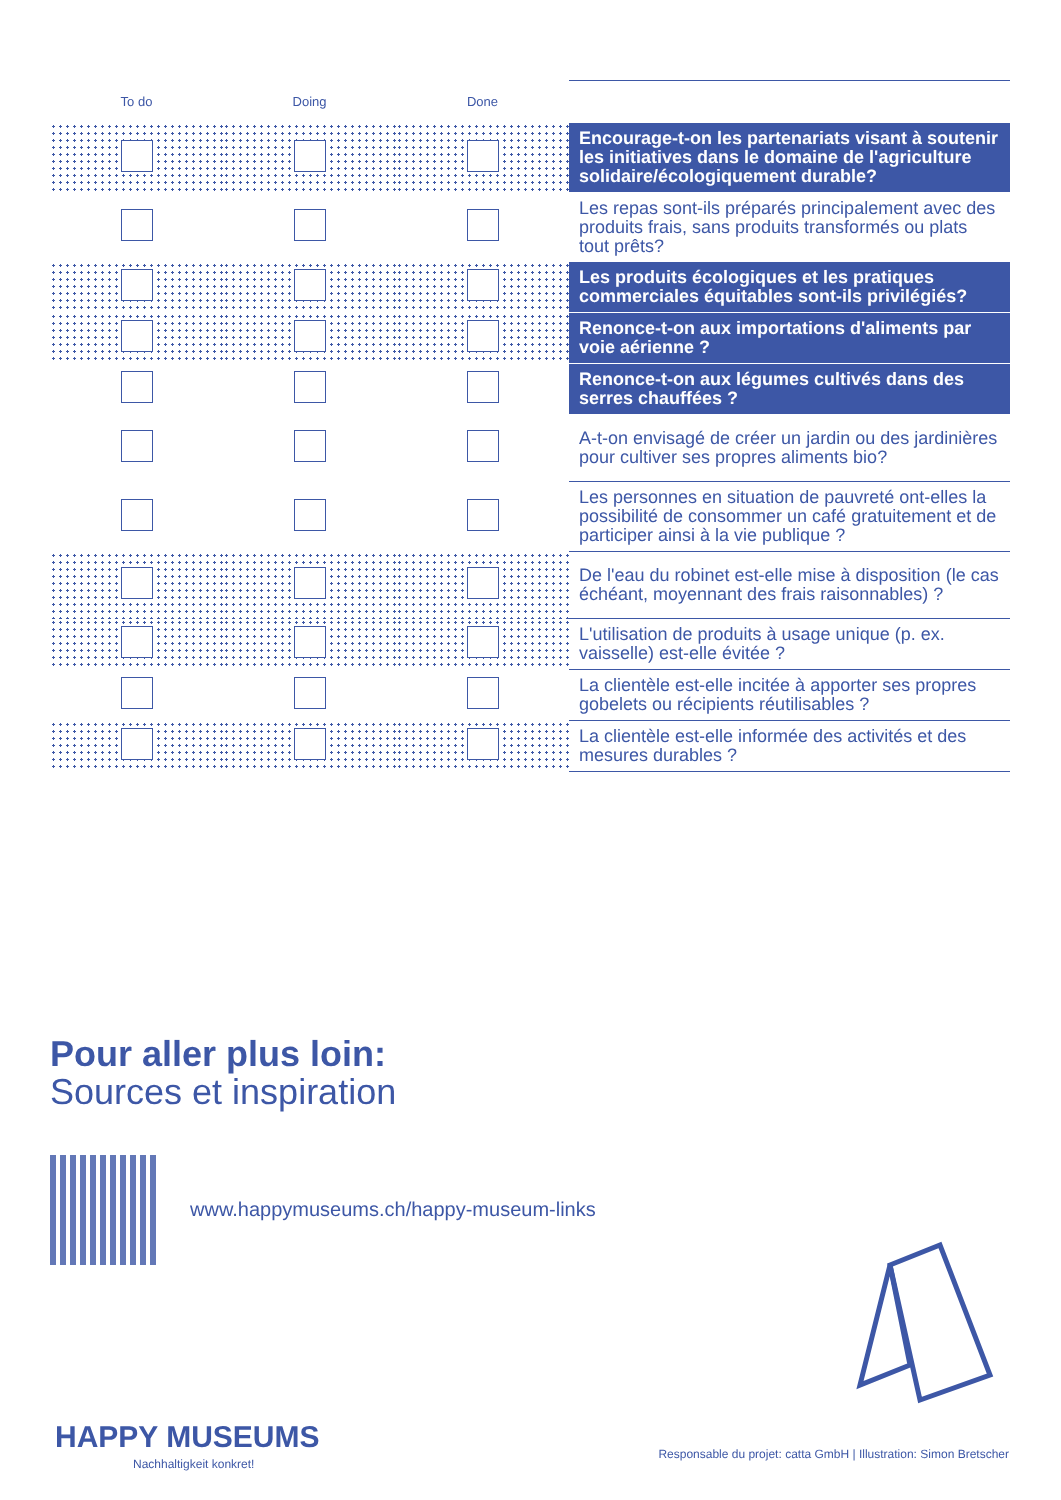| To do | Doing | Done | |
| --- | --- | --- | --- |
| | | | Encourage-t-on les partenariats visant à soutenir les initiatives dans le domaine de l'agriculture solidaire/écologiquement durable? |
| | | | Les repas sont-ils préparés principalement avec des produits frais, sans produits transformés ou plats tout prêts? |
| | | | Les produits écologiques et les pratiques commerciales équitables sont-ils privilégiés? |
| | | | Renonce-t-on aux importations d'aliments par voie aérienne ? |
| | | | Renonce-t-on aux légumes cultivés dans des serres chauffées ? |
| | | | A-t-on envisagé de créer un jardin ou des jardinières pour cultiver ses propres aliments bio? |
| | | | Les personnes en situation de pauvreté ont-elles la possibilité de consommer un café gratuitement et de participer ainsi à la vie publique ? |
| | | | De l'eau du robinet est-elle mise à disposition (le cas échéant, moyennant des frais raisonnables) ? |
| | | | L'utilisation de produits à usage unique (p. ex. vaisselle) est-elle évitée ? |
| | | | La clientèle est-elle incitée à apporter ses propres gobelets ou récipients réutilisables ? |
| | | | La clientèle est-elle informée des activités et des mesures durables ? |
Pour aller plus loin:
Sources et inspiration
www.happymuseums.ch/happy-museum-links
HAPPY MUSEUMS
Nachhaltigkeit konkret!
Responsable du projet: catta GmbH | Illustration: Simon Bretscher